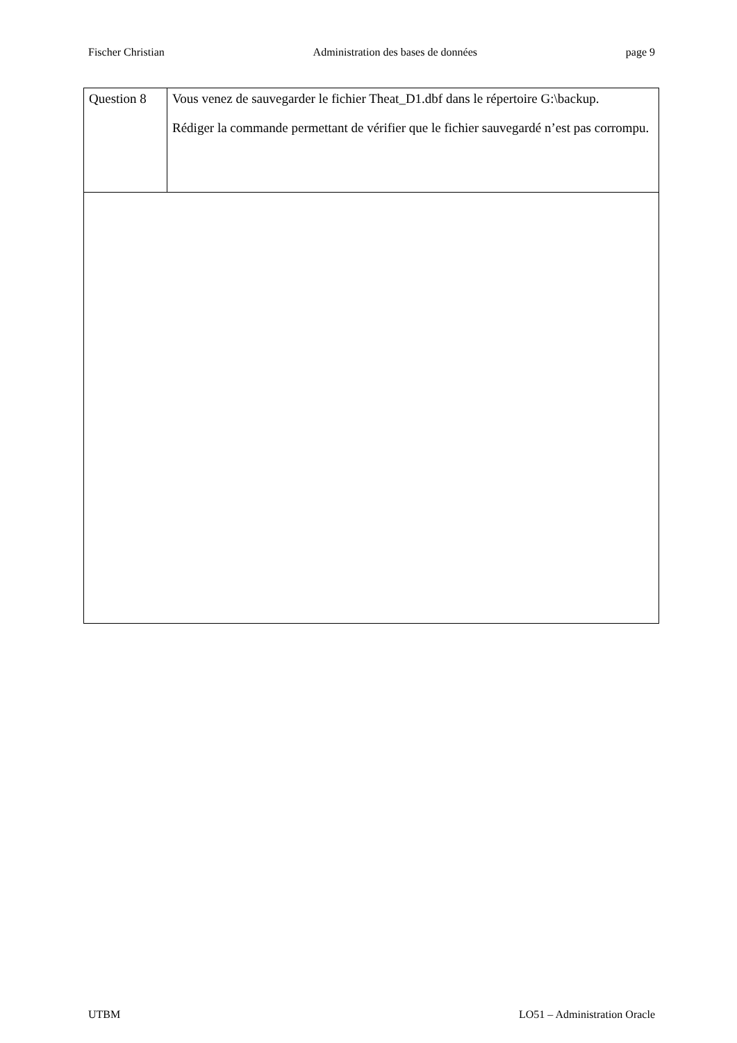Fischer Christian Administration des bases de données page 9
| Question 8 | Vous venez de sauvegarder le fichier Theat_D1.dbf dans le répertoire G:\backup. Rédiger la commande permettant de vérifier que le fichier sauvegardé n’est pas corrompu. |
UTBM LO51 – Administration Oracle